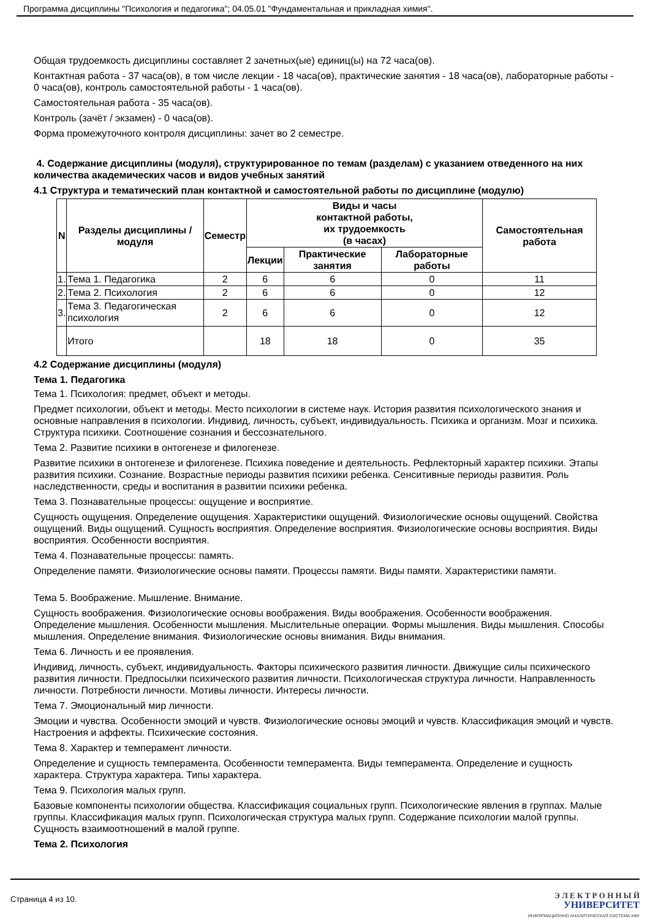Программа дисциплины "Психология и педагогика"; 04.05.01 "Фундаментальная и прикладная химия".
Общая трудоемкость дисциплины составляет 2 зачетных(ые) единиц(ы) на 72 часа(ов).
Контактная работа - 37 часа(ов), в том числе лекции - 18 часа(ов), практические занятия - 18 часа(ов), лабораторные работы - 0 часа(ов), контроль самостоятельной работы - 1 часа(ов).
Самостоятельная работа - 35 часа(ов).
Контроль (зачёт / экзамен) - 0 часа(ов).
Форма промежуточного контроля дисциплины: зачет во 2 семестре.
4. Содержание дисциплины (модуля), структурированное по темам (разделам) с указанием отведенного на них количества академических часов и видов учебных занятий
4.1 Структура и тематический план контактной и самостоятельной работы по дисциплине (модулю)
| N | Разделы дисциплины / модуля | Семестр | Виды и часы контактной работы, их трудоемкость (в часах) | | | Самостоятельная работа |
| --- | --- | --- | --- | --- | --- | --- |
| | | | Лекции | Практические занятия | Лабораторные работы | |
| 1. | Тема 1. Педагогика | 2 | 6 | 6 | 0 | 11 |
| 2. | Тема 2. Психология | 2 | 6 | 6 | 0 | 12 |
| 3. | Тема 3. Педагогическая психология | 2 | 6 | 6 | 0 | 12 |
| | Итого | | 18 | 18 | 0 | 35 |
4.2 Содержание дисциплины (модуля)
Тема 1. Педагогика
Тема 1. Психология: предмет, объект и методы.
Предмет психологии, объект и методы. Место психологии в системе наук. История развития психологического знания и основные направления в психологии. Индивид, личность, субъект, индивидуальность. Психика и организм. Мозг и психика. Структура психики. Соотношение сознания и бессознательного.
Тема 2. Развитие психики в онтогенезе и филогенезе.
Развитие психики в онтогенезе и филогенезе. Психика поведение и деятельность. Рефлекторный характер психики. Этапы развития психики. Сознание. Возрастные периоды развития психики ребенка. Сенситивные периоды развития. Роль наследственности, среды и воспитания в развитии психики ребенка.
Тема 3. Познавательные процессы: ощущение и восприятие.
Сущность ощущения. Определение ощущения. Характеристики ощущений. Физиологические основы ощущений. Свойства ощущений. Виды ощущений. Сущность восприятия. Определение восприятия. Физиологические основы восприятия. Виды восприятия. Особенности восприятия.
Тема 4. Познавательные процессы: память.
Определение памяти. Физиологические основы памяти. Процессы памяти. Виды памяти. Характеристики памяти.
Тема 5. Воображение. Мышление. Внимание.
Сущность воображения. Физиологические основы воображения. Виды воображения. Особенности воображения. Определение мышления. Особенности мышления. Мыслительные операции. Формы мышления. Виды мышления. Способы мышления. Определение внимания. Физиологические основы внимания. Виды внимания.
Тема 6. Личность и ее проявления.
Индивид, личность, субъект, индивидуальность. Факторы психического развития личности. Движущие силы психического развития личности. Предпосылки психического развития личности. Психологическая структура личности. Направленность личности. Потребности личности. Мотивы личности. Интересы личности.
Тема 7. Эмоциональный мир личности.
Эмоции и чувства. Особенности эмоций и чувств. Физиологические основы эмоций и чувств. Классификация эмоций и чувств. Настроения и аффекты. Психические состояния.
Тема 8. Характер и темперамент личности.
Определение и сущность темперамента. Особенности темперамента. Виды темперамента. Определение и сущность характера. Структура характера. Типы характера.
Тема 9. Психология малых групп.
Базовые компоненты психологии общества. Классификация социальных групп. Психологические явления в группах. Малые группы. Классификация малых групп. Психологическая структура малых групп. Содержание психологии малой группы. Сущность взаимоотношений в малой группе.
Тема 2. Психология
Страница 4 из 10.
Э Л Е К Т Р О Н Н Ы Й
УНИВЕРСИТЕТ
ИНФОРМАЦИОННО АНАЛИТИЧЕСКАЯ СИСТЕМА КФУ